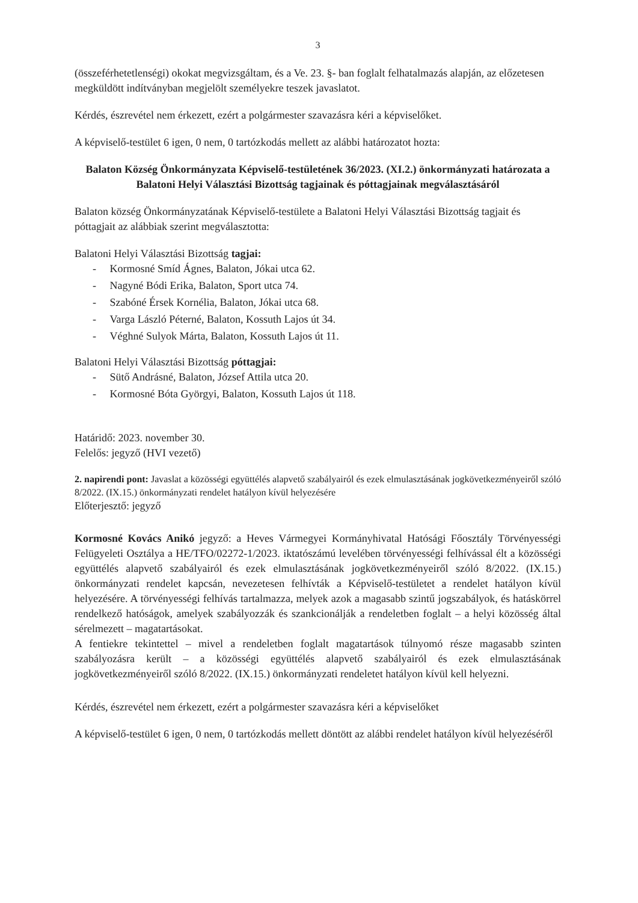3
(összeférhetetlenségi) okokat megvizsgáltam, és a Ve. 23. §- ban foglalt felhatalmazás alapján, az előzetesen megküldött indítványban megjelölt személyekre teszek javaslatot.
Kérdés, észrevétel nem érkezett, ezért a polgármester szavazásra kéri a képviselőket.
A képviselő-testület 6 igen, 0 nem, 0 tartózkodás mellett az alábbi határozatot hozta:
Balaton Község Önkormányzata Képviselő-testületének 36/2023. (XI.2.) önkormányzati határozata a Balatoni Helyi Választási Bizottság tagjainak és póttagjainak megválasztásáról
Balaton község Önkormányzatának Képviselő-testülete a Balatoni Helyi Választási Bizottság tagjait és póttagjait az alábbiak szerint megválasztotta:
Balatoni Helyi Választási Bizottság tagjai:
- Kormosné Smíd Ágnes, Balaton, Jókai utca 62.
- Nagyné Bódi Erika, Balaton, Sport utca 74.
- Szabóné Érsek Kornélia, Balaton, Jókai utca 68.
- Varga László Péterné, Balaton, Kossuth Lajos út 34.
- Véghné Sulyok Márta, Balaton, Kossuth Lajos út 11.
Balatoni Helyi Választási Bizottság póttagjai:
- Sütő Andrásné, Balaton, József Attila utca 20.
- Kormosné Bóta Györgyi, Balaton, Kossuth Lajos út 118.
Határidő: 2023. november 30.
Felelős: jegyző (HVI vezető)
2. napirendi pont: Javaslat a közösségi együttélés alapvető szabályairól és ezek elmulasztásának jogkövetkezményeiről szóló 8/2022. (IX.15.) önkormányzati rendelet hatályon kívül helyezésére
Előterjesztő: jegyző
Kormosné Kovács Anikó jegyző: a Heves Vármegyei Kormányhivatal Hatósági Főosztály Törvényességi Felügyeleti Osztálya a HE/TFO/02272-1/2023. iktatószámú levelében törvényességi felhívással élt a közösségi együttélés alapvető szabályairól és ezek elmulasztásának jogkövetkezményeiről szóló 8/2022. (IX.15.) önkormányzati rendelet kapcsán, nevezetesen felhívták a Képviselő-testületet a rendelet hatályon kívül helyezésére. A törvényességi felhívás tartalmazza, melyek azok a magasabb szintű jogszabályok, és hatáskörrel rendelkező hatóságok, amelyek szabályozzák és szankcionálják a rendeletben foglalt – a helyi közösség által sérelmezett – magatartásokat.
A fentiekre tekintettel – mivel a rendeletben foglalt magatartások túlnyomó része magasabb szinten szabályozásra került – a közösségi együttélés alapvető szabályairól és ezek elmulasztásának jogkövetkezményeiről szóló 8/2022. (IX.15.) önkormányzati rendeletet hatályon kívül kell helyezni.
Kérdés, észrevétel nem érkezett, ezért a polgármester szavazásra kéri a képviselőket
A képviselő-testület 6 igen, 0 nem, 0 tartózkodás mellett döntött az alábbi rendelet hatályon kívül helyezéséről